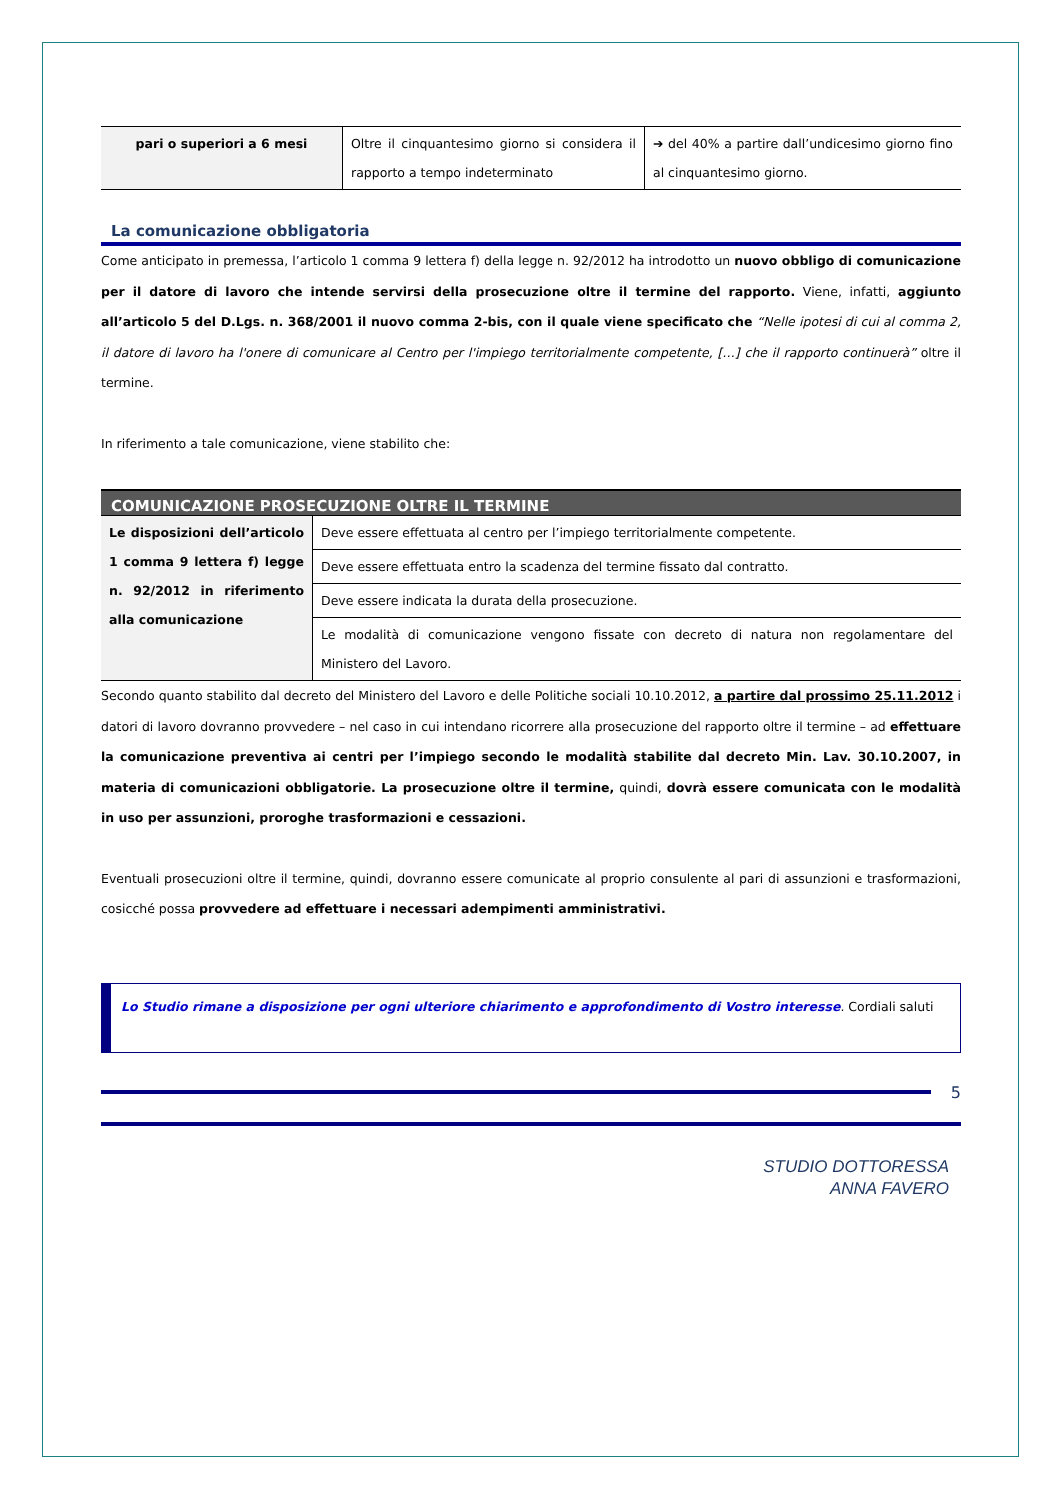| pari o superiori a 6 mesi | Oltre il cinquantesimo giorno si considera il rapporto a tempo indeterminato | ➔ del 40% a partire dall’undicesimo giorno fino al cinquantesimo giorno. |
La comunicazione obbligatoria
Come anticipato in premessa, l’articolo 1 comma 9 lettera f) della legge n. 92/2012 ha introdotto un nuovo obbligo di comunicazione per il datore di lavoro che intende servirsi della prosecuzione oltre il termine del rapporto. Viene, infatti, aggiunto all’articolo 5 del D.Lgs. n. 368/2001 il nuovo comma 2-bis, con il quale viene specificato che “Nelle ipotesi di cui al comma 2, il datore di lavoro ha l'onere di comunicare al Centro per l'impiego territorialmente competente, […] che il rapporto continuerà” oltre il termine.
In riferimento a tale comunicazione, viene stabilito che:
| COMUNICAZIONE PROSECUZIONE OLTRE IL TERMINE | |
| --- | --- |
| Le disposizioni dell’articolo 1 comma 9 lettera f) legge n. 92/2012 in riferimento alla comunicazione | Deve essere effettuata al centro per l’impiego territorialmente competente. |
| | Deve essere effettuata entro la scadenza del termine fissato dal contratto. |
| | Deve essere indicata la durata della prosecuzione. |
| | Le modalità di comunicazione vengono fissate con decreto di natura non regolamentare del Ministero del Lavoro. |
Secondo quanto stabilito dal decreto del Ministero del Lavoro e delle Politiche sociali 10.10.2012, a partire dal prossimo 25.11.2012 i datori di lavoro dovranno provvedere – nel caso in cui intendano ricorrere alla prosecuzione del rapporto oltre il termine – ad effettuare la comunicazione preventiva ai centri per l’impiego secondo le modalità stabilite dal decreto Min. Lav. 30.10.2007, in materia di comunicazioni obbligatorie. La prosecuzione oltre il termine, quindi, dovrà essere comunicata con le modalità in uso per assunzioni, proroghe trasformazioni e cessazioni.
Eventuali prosecuzioni oltre il termine, quindi, dovranno essere comunicate al proprio consulente al pari di assunzioni e trasformazioni, cosicché possa provvedere ad effettuare i necessari adempimenti amministrativi.
Lo Studio rimane a disposizione per ogni ulteriore chiarimento e approfondimento di Vostro interesse. Cordiali saluti
5
STUDIO DOTTORESSA
ANNA FAVERO